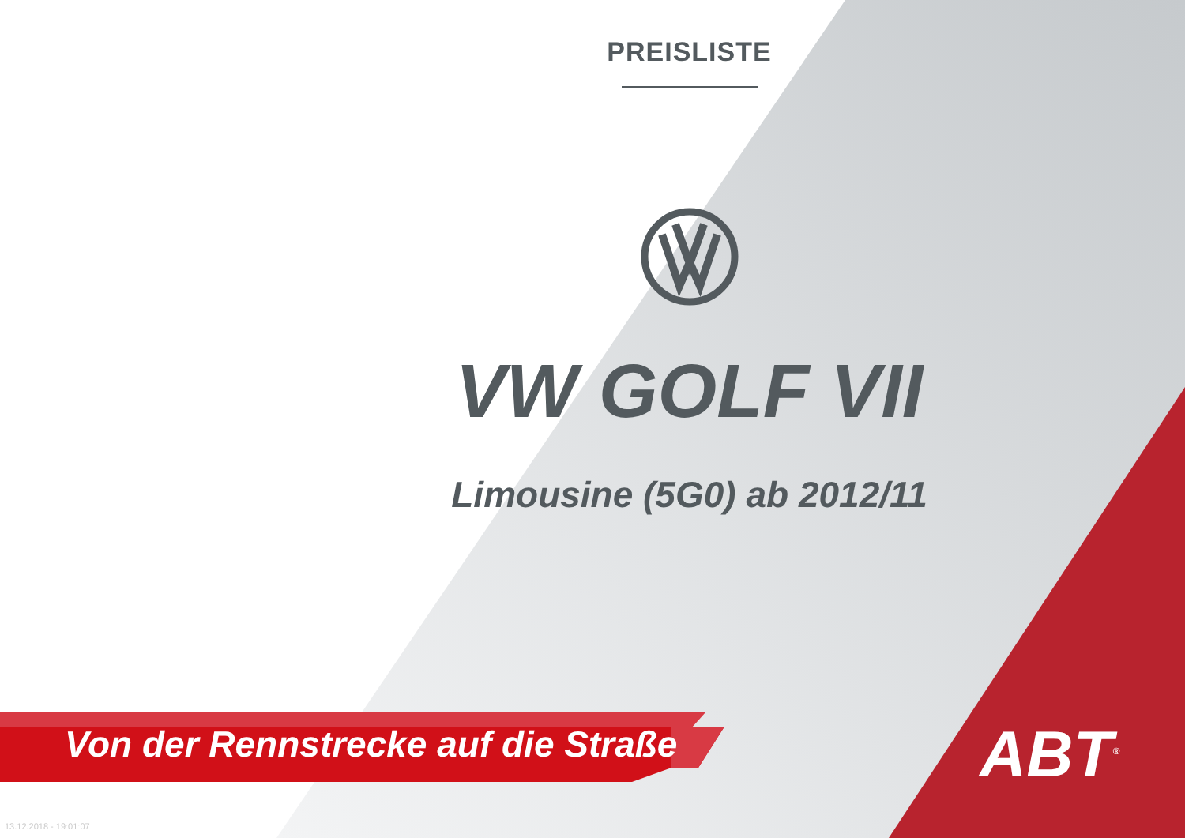PREISLISTE
VW GOLF VII
Limousine (5G0) ab 2012/11
Von der Rennstrecke auf die Straße
ABT<sup>®</sup>
13.12.2018 - 19:01:07